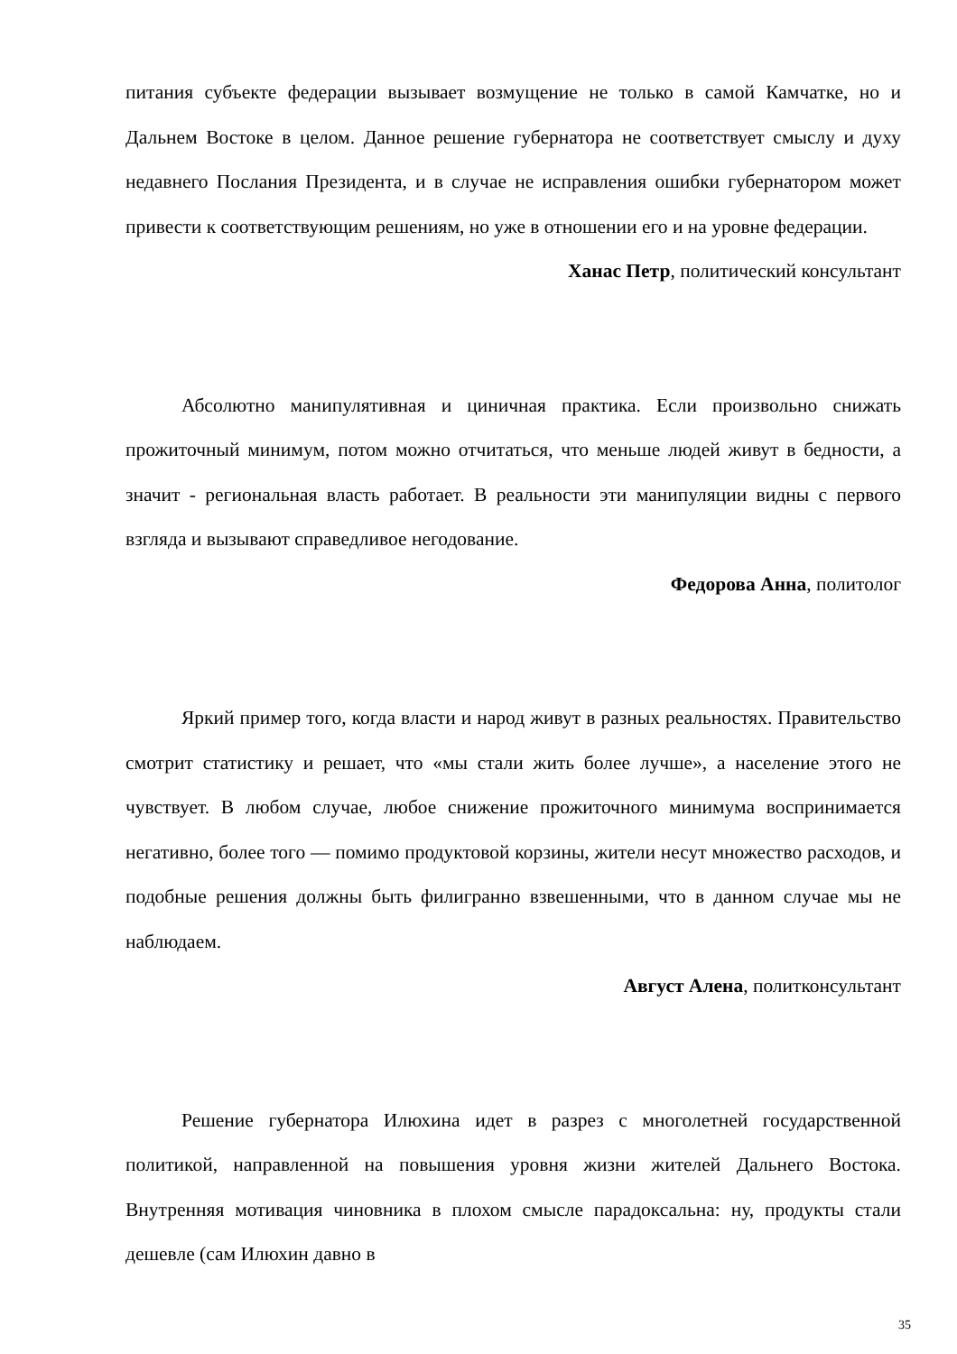питания субъекте федерации вызывает возмущение не только в самой Камчатке, но и Дальнем Востоке в целом. Данное решение губернатора не соответствует смыслу и духу недавнего Послания Президента, и в случае не исправления ошибки губернатором может привести к соответствующим решениям, но уже в отношении его и на уровне федерации.
Ханас Петр, политический консультант
Абсолютно манипулятивная и циничная практика. Если произвольно снижать прожиточный минимум, потом можно отчитаться, что меньше людей живут в бедности, а значит - региональная власть работает. В реальности эти манипуляции видны с первого взгляда и вызывают справедливое негодование.
Федорова Анна, политолог
Яркий пример того, когда власти и народ живут в разных реальностях. Правительство смотрит статистику и решает, что «мы стали жить более лучше», а население этого не чувствует. В любом случае, любое снижение прожиточного минимума воспринимается негативно, более того — помимо продуктовой корзины, жители несут множество расходов, и подобные решения должны быть филигранно взвешенными, что в данном случае мы не наблюдаем.
Август Алена, политконсультант
Решение губернатора Илюхина идет в разрез с многолетней государственной политикой, направленной на повышения уровня жизни жителей Дальнего Востока. Внутренняя мотивация чиновника в плохом смысле парадоксальна: ну, продукты стали дешевле (сам Илюхин давно в
35